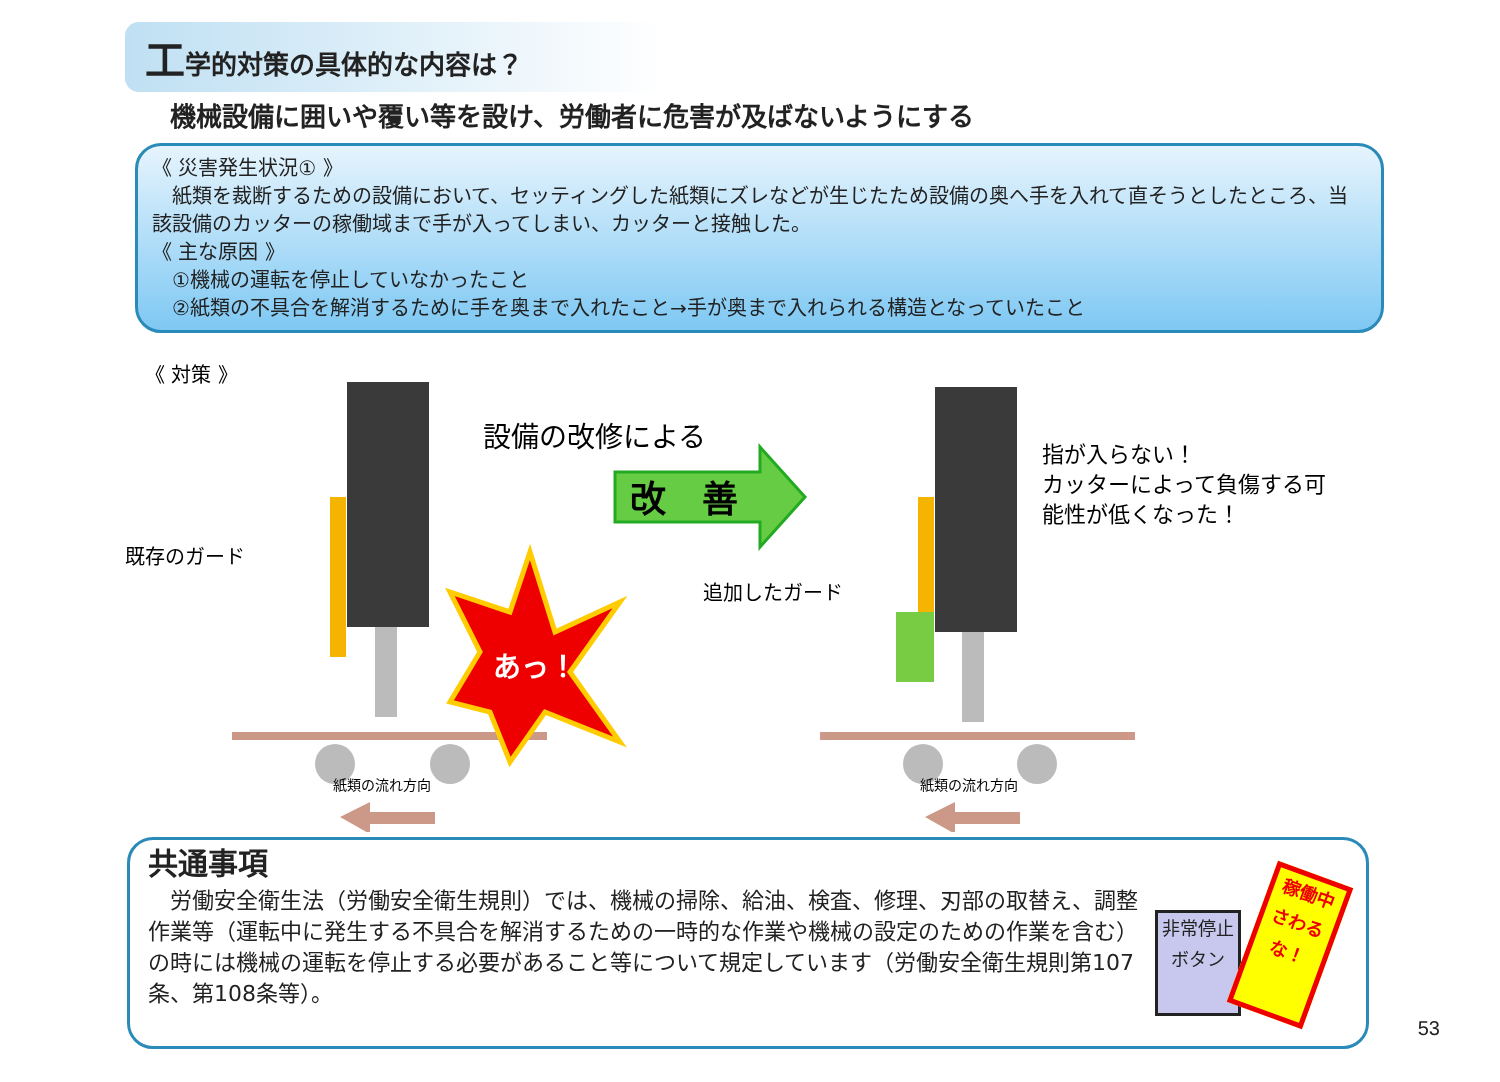工学的対策の具体的な内容は？
機械設備に囲いや覆い等を設け、労働者に危害が及ばないようにする
《 災害発生状況① 》
　紙類を裁断するための設備において、セッティングした紙類にズレなどが生じたため設備の奥へ手を入れて直そうとしたところ、当該設備のカッターの稼働域まで手が入ってしまい、カッターと接触した。
《 主な原因 》
　①機械の運転を停止していなかったこと
　②紙類の不具合を解消するために手を奥まで入れたこと→手が奥まで入れられる構造となっていたこと
《 対策 》
既存のガード
あっ！
設備の改修による
改　善
追加したガード
指が入らない！
カッターによって負傷する可
能性が低くなった！
紙類の流れ方向
紙類の流れ方向
共通事項
　労働安全衛生法（労働安全衛生規則）では、機械の掃除、給油、検査、修理、刃部の取替え、調整作業等（運転中に発生する不具合を解消するための一時的な作業や機械の設定のための作業を含む）の時には機械の運転を停止する必要があること等について規定しています（労働安全衛生規則第107条、第108条等）。
非常停止
ボタン
稼働中
さわるな！
53